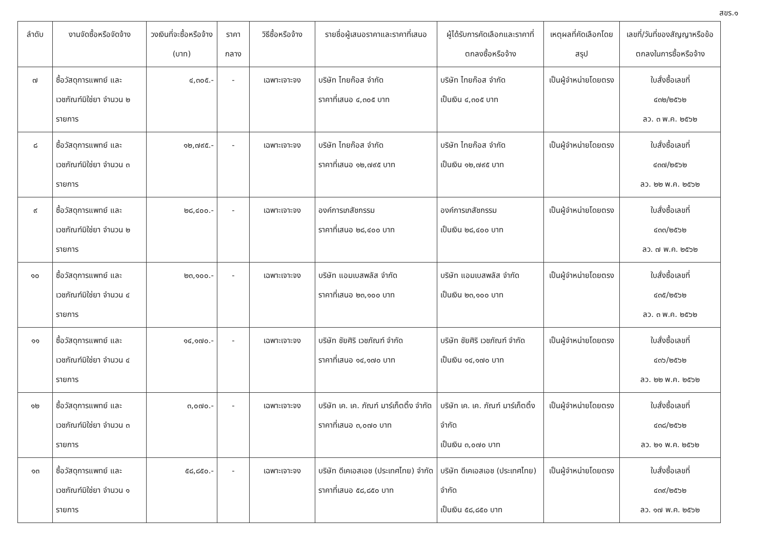สขร.๑
| ลำดับ | งานจัดซื้อหรือจัดจ้าง | วงเงินที่จะซื้อหรือจ้าง (บาท) | ราคากลาง | วิธีซื้อหรือจ้าง | รายชื่อผู้เสนอราคาและราคาที่เสนอ | ผู้ได้รับการคัดเลือกและราคาที่ตกลงซื้อหรือจ้าง | เหตุผลที่คัดเลือกโดยสรุป | เลขที่/วันที่ของสัญญาหรือข้อตกลงในการซื้อหรือจ้าง |
| --- | --- | --- | --- | --- | --- | --- | --- | --- |
| ๗ | ซื้อวัสดุการแพทย์ และเวชภัณฑ์มิใช่ยา จำนวน ๒ รายการ | ๔,๓๐๕.- | - | เฉพาะเจาะจง | บริษัท ไทยก๊อส จำกัด ราคาที่เสนอ ๔,๓๐๕ บาท | บริษัท ไทยก๊อส จำกัด เป็นเงิน ๔,๓๐๕ บาท | เป็นผู้จำหน่ายโดยตรง | ใบสั่งซื้อเลขที่ ๔๓๒/๒๕๖๒ ลว. ๓ พ.ค. ๒๕๖๒ |
| ๘ | ซื้อวัสดุการแพทย์ และเวชภัณฑ์มิใช่ยา จำนวน ๓ รายการ | ๑๒,๗๙๕.- | - | เฉพาะเจาะจง | บริษัท ไทยก๊อส จำกัด ราคาที่เสนอ ๑๒,๗๙๕ บาท | บริษัท ไทยก๊อส จำกัด เป็นเงิน ๑๒,๗๙๕ บาท | เป็นผู้จำหน่ายโดยตรง | ใบสั่งซื้อเลขที่ ๔๓๗/๒๕๖๒ ลว. ๒๒ พ.ค. ๒๕๖๒ |
| ๙ | ซื้อวัสดุการแพทย์ และเวชภัณฑ์มิใช่ยา จำนวน ๒ รายการ | ๒๘,๔๐๐.- | - | เฉพาะเจาะจง | องค์การเภสัชกรรม ราคาที่เสนอ ๒๘,๔๐๐ บาท | องค์การเภสัชกรรม เป็นเงิน ๒๘,๔๐๐ บาท | เป็นผู้จำหน่ายโดยตรง | ใบสั่งซื้อเลขที่ ๔๓๓/๒๕๖๒ ลว. ๗ พ.ค. ๒๕๖๒ |
| ๑๐ | ซื้อวัสดุการแพทย์ และเวชภัณฑ์มิใช่ยา จำนวน ๔ รายการ | ๒๓,๑๐๐.- | - | เฉพาะเจาะจง | บริษัท แอมเบสพลัส จำกัด ราคาที่เสนอ ๒๓,๑๐๐ บาท | บริษัท แอมเบสพลัส จำกัด เป็นเงิน ๒๓,๑๐๐ บาท | เป็นผู้จำหน่ายโดยตรง | ใบสั่งซื้อเลขที่ ๔๓๕/๒๕๖๒ ลว. ๓ พ.ค. ๒๕๖๒ |
| ๑๑ | ซื้อวัสดุการแพทย์ และเวชภัณฑ์มิใช่ยา จำนวน ๔ รายการ | ๑๔,๑๗๐.- | - | เฉพาะเจาะจง | บริษัท ชัยศิริ เวชภัณฑ์ จำกัด ราคาที่เสนอ ๑๔,๑๗๐ บาท | บริษัท ชัยศิริ เวชภัณฑ์ จำกัด เป็นเงิน ๑๔,๑๗๐ บาท | เป็นผู้จำหน่ายโดยตรง | ใบสั่งซื้อเลขที่ ๔๓๖/๒๕๖๒ ลว. ๒๒ พ.ค. ๒๕๖๒ |
| ๑๒ | ซื้อวัสดุการแพทย์ และเวชภัณฑ์มิใช่ยา จำนวน ๓ รายการ | ๓,๐๗๐.- | - | เฉพาะเจาะจง | บริษัท เค. เค. ภัณฑ์ มาร์เก็ตติ้ง จำกัด ราคาที่เสนอ ๓,๐๗๐ บาท | บริษัท เค. เค. ภัณฑ์ มาร์เก็ตติ้ง จำกัด เป็นเงิน ๓,๐๗๐ บาท | เป็นผู้จำหน่ายโดยตรง | ใบสั่งซื้อเลขที่ ๔๓๘/๒๕๖๒ ลว. ๒๑ พ.ค. ๒๕๖๒ |
| ๑๓ | ซื้อวัสดุการแพทย์ และเวชภัณฑ์มิใช่ยา จำนวน ๑ รายการ | ๕๘,๘๕๐.- | - | เฉพาะเจาะจง | บริษัท ดีเคเอสเอช (ประเทศไทย) จำกัด ราคาที่เสนอ ๕๘,๘๕๐ บาท | บริษัท ดีเคเอสเอช (ประเทศไทย) จำกัด เป็นเงิน ๕๘,๘๕๐ บาท | เป็นผู้จำหน่ายโดยตรง | ใบสั่งซื้อเลขที่ ๔๓๙/๒๕๖๒ ลว. ๑๗ พ.ค. ๒๕๖๒ |